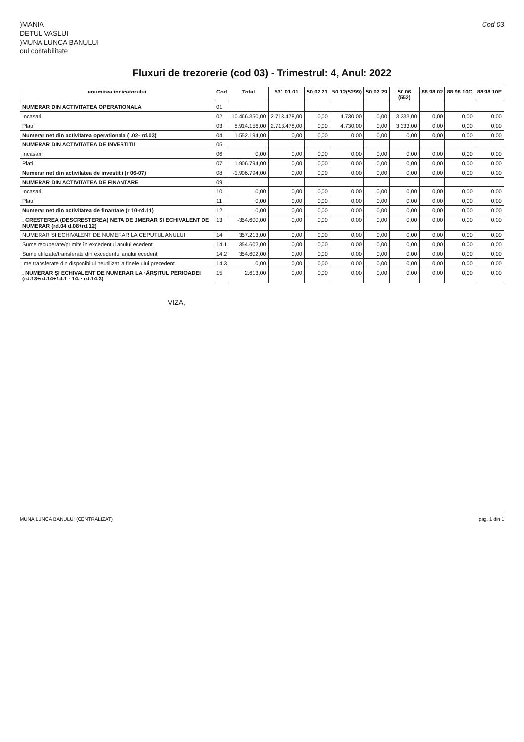)MANIA
DETUL VASLUI
)MUNA LUNCA BANULUI
oul contabilitate
Cod 03
Fluxuri de trezorerie (cod 03) - Trimestrul: 4, Anul: 2022
| enumirea indicatorului | Cod | Total | 531 01 01 | 50.02.21 | 50.12(5299) | 50.02.29 | 50.06 (552) | 88.98.02 | 88.98.10G | 88.98.10E |
| --- | --- | --- | --- | --- | --- | --- | --- | --- | --- | --- |
| NUMERAR DIN ACTIVITATEA OPERATIONALA | 01 | | | | | | | | | |
| Incasari | 02 | 10.466.350,00 | 2.713.478,00 | 0,00 | 4.730,00 | 0,00 | 3.333,00 | 0,00 | 0,00 | 0,00 |
| Plati | 03 | 8.914.156,00 | 2.713.478,00 | 0,00 | 4.730,00 | 0,00 | 3.333,00 | 0,00 | 0,00 | 0,00 |
| Numerar net din activitatea operationala ( .02- rd.03) | 04 | 1.552.194,00 | 0,00 | 0,00 | 0,00 | 0,00 | 0,00 | 0,00 | 0,00 | 0,00 |
| NUMERAR DIN ACTIVITATEA DE INVESTITII | 05 | | | | | | | | | |
| Incasari | 06 | 0,00 | 0,00 | 0,00 | 0,00 | 0,00 | 0,00 | 0,00 | 0,00 | 0,00 |
| Plati | 07 | 1.906.794,00 | 0,00 | 0,00 | 0,00 | 0,00 | 0,00 | 0,00 | 0,00 | 0,00 |
| Numerar net din activitatea de investitii (r 06-07) | 08 | -1.906.794,00 | 0,00 | 0,00 | 0,00 | 0,00 | 0,00 | 0,00 | 0,00 | 0,00 |
| NUMERAR DIN ACTIVITATEA DE FINANTARE | 09 | | | | | | | | | |
| Incasari | 10 | 0,00 | 0,00 | 0,00 | 0,00 | 0,00 | 0,00 | 0,00 | 0,00 | 0,00 |
| Plati | 11 | 0,00 | 0,00 | 0,00 | 0,00 | 0,00 | 0,00 | 0,00 | 0,00 | 0,00 |
| Numerar net din activitatea de finantare (r 10-rd.11) | 12 | 0,00 | 0,00 | 0,00 | 0,00 | 0,00 | 0,00 | 0,00 | 0,00 | 0,00 |
| . CRESTEREA (DESCRESTEREA) NETA DE JMERAR SI ECHIVALENT DE NUMERAR (rd.04 d.08+rd.12) | 13 | -354.600,00 | 0,00 | 0,00 | 0,00 | 0,00 | 0,00 | 0,00 | 0,00 | 0,00 |
| NUMERAR SI ECHIVALENT DE NUMERAR LA CEPUTUL ANULUI | 14 | 357.213,00 | 0,00 | 0,00 | 0,00 | 0,00 | 0,00 | 0,00 | 0,00 | 0,00 |
| Sume recuperate/primite în excedentul anului ecedent | 14.1 | 354.602,00 | 0,00 | 0,00 | 0,00 | 0,00 | 0,00 | 0,00 | 0,00 | 0,00 |
| Sume utilizate/transferate din excedentul anului ecedent | 14.2 | 354.602,00 | 0,00 | 0,00 | 0,00 | 0,00 | 0,00 | 0,00 | 0,00 | 0,00 |
| ıme transferate din disponibilul neutilizat la finele ului precedent | 14.3 | 0,00 | 0,00 | 0,00 | 0,00 | 0,00 | 0,00 | 0,00 | 0,00 | 0,00 |
| . NUMERAR ŞI ECHIVALENT DE NUMERAR LA ·ÂRŞITUL PERIOADEI (rd.13+rd.14+14.1 - 14. · rd.14.3) | 15 | 2.613,00 | 0,00 | 0,00 | 0,00 | 0,00 | 0,00 | 0,00 | 0,00 | 0,00 |
VIZA,
MUNA LUNCA BANULUI (CENTRALIZAT) pag. 1 din 1